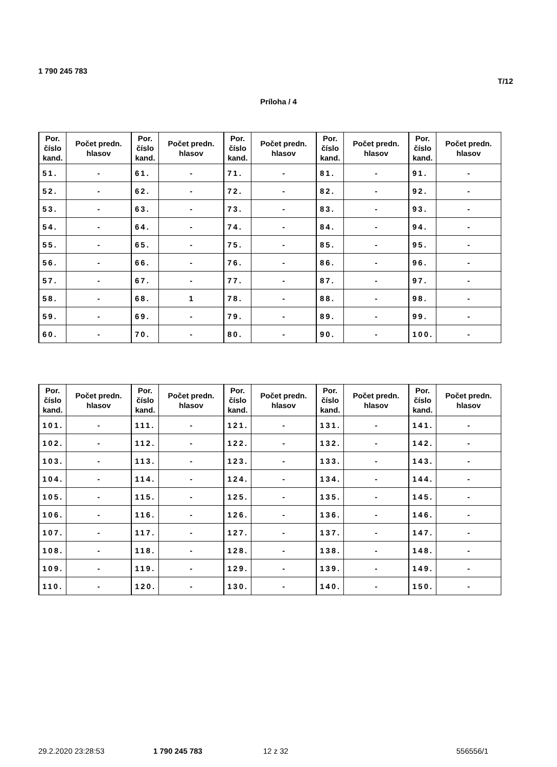1 790 245 783
T/12
Príloha / 4
| Por. číslo kand. | Počet predn. hlasov | Por. číslo kand. | Počet predn. hlasov | Por. číslo kand. | Počet predn. hlasov | Por. číslo kand. | Počet predn. hlasov | Por. číslo kand. | Počet predn. hlasov |
| --- | --- | --- | --- | --- | --- | --- | --- | --- | --- |
| 51. | - | 61. | - | 71. | - | 81. | - | 91. | - |
| 52. | - | 62. | - | 72. | - | 82. | - | 92. | - |
| 53. | - | 63. | - | 73. | - | 83. | - | 93. | - |
| 54. | - | 64. | - | 74. | - | 84. | - | 94. | - |
| 55. | - | 65. | - | 75. | - | 85. | - | 95. | - |
| 56. | - | 66. | - | 76. | - | 86. | - | 96. | - |
| 57. | - | 67. | - | 77. | - | 87. | - | 97. | - |
| 58. | - | 68. | 1 | 78. | - | 88. | - | 98. | - |
| 59. | - | 69. | - | 79. | - | 89. | - | 99. | - |
| 60. | - | 70. | - | 80. | - | 90. | - | 100. | - |
| Por. číslo kand. | Počet predn. hlasov | Por. číslo kand. | Počet predn. hlasov | Por. číslo kand. | Počet predn. hlasov | Por. číslo kand. | Počet predn. hlasov | Por. číslo kand. | Počet predn. hlasov |
| --- | --- | --- | --- | --- | --- | --- | --- | --- | --- |
| 101. | - | 111. | - | 121. | - | 131. | - | 141. | - |
| 102. | - | 112. | - | 122. | - | 132. | - | 142. | - |
| 103. | - | 113. | - | 123. | - | 133. | - | 143. | - |
| 104. | - | 114. | - | 124. | - | 134. | - | 144. | - |
| 105. | - | 115. | - | 125. | - | 135. | - | 145. | - |
| 106. | - | 116. | - | 126. | - | 136. | - | 146. | - |
| 107. | - | 117. | - | 127. | - | 137. | - | 147. | - |
| 108. | - | 118. | - | 128. | - | 138. | - | 148. | - |
| 109. | - | 119. | - | 129. | - | 139. | - | 149. | - |
| 110. | - | 120. | - | 130. | - | 140. | - | 150. | - |
29.2.2020 23:28:53 1 790 245 783 12 z 32 556556/1